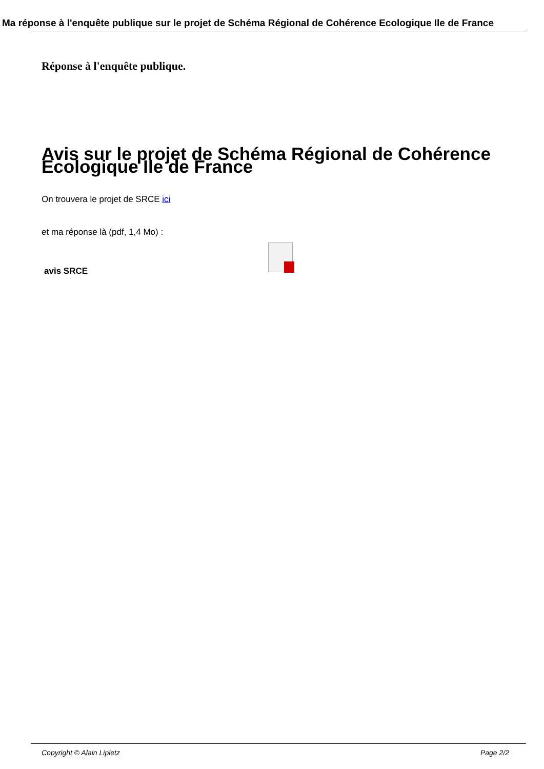Ma réponse à l'enquête publique sur le projet de Schéma Régional de Cohérence Ecologique Ile de France
Réponse à l'enquête publique.
Avis sur le projet de Schéma Régional de Cohérence Ecologique Ile de France
On trouvera le projet de SRCE ici
et ma réponse là (pdf, 1,4 Mo) :
avis SRCE
Copyright © Alain Lipietz Page 2/2